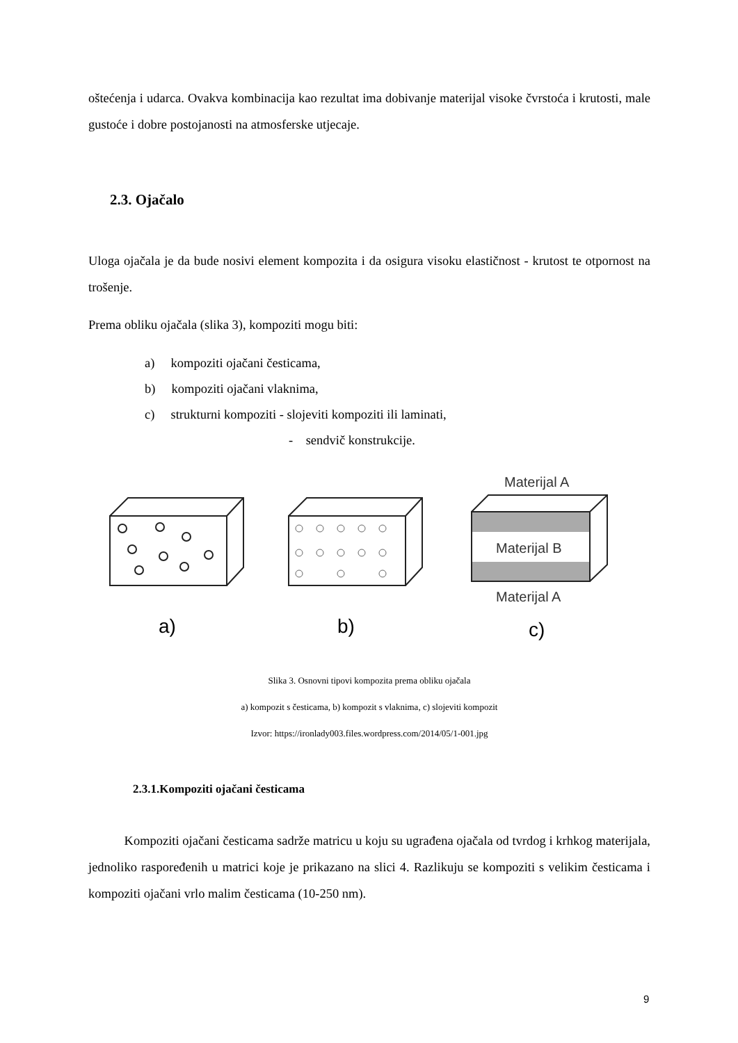oštećenja i udarca. Ovakva kombinacija kao rezultat ima dobivanje materijal visoke čvrstoća i krutosti, male gustoće i dobre postojanosti na atmosferske utjecaje.
2.3. Ojačalo
Uloga ojačala je da bude nosivi element kompozita i da osigura visoku elastičnost - krutost te otpornost na trošenje.
Prema obliku ojačala (slika 3), kompoziti mogu biti:
a) kompoziti ojačani česticama,
b) kompoziti ojačani vlaknima,
c) strukturni kompoziti - slojeviti kompoziti ili laminati,
- sendvič konstrukcije.
Materijal A
Materijal B
Materijal A
a)
b)
c)
Slika 3. Osnovni tipovi kompozita prema obliku ojačala
a) kompozit s česticama, b) kompozit s vlaknima, c) slojeviti kompozit
Izvor: https://ironlady003.files.wordpress.com/2014/05/1-001.jpg
2.3.1.Kompoziti ojačani česticama
Kompoziti ojačani česticama sadrže matricu u koju su ugrađena ojačala od tvrdog i krhkog materijala, jednoliko raspoređenih u matrici koje je prikazano na slici 4. Razlikuju se kompoziti s velikim česticama i kompoziti ojačani vrlo malim česticama (10-250 nm).
9